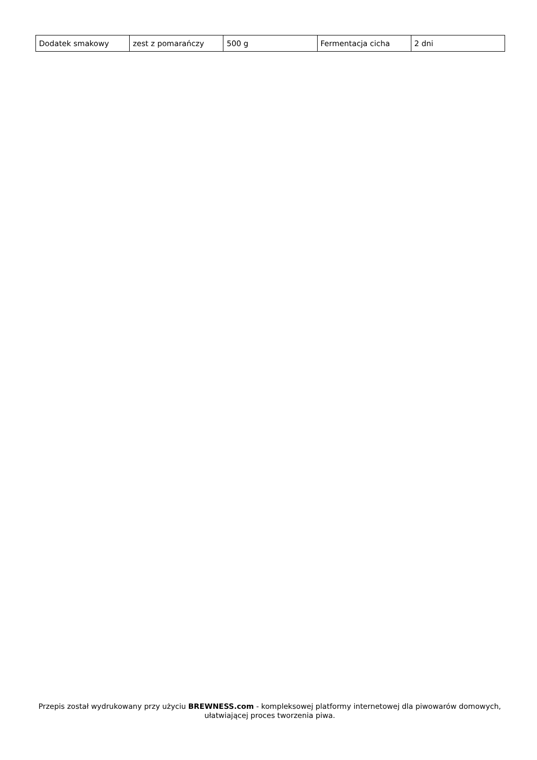| Dodatek smakowy | zest z pomarańczy | 500 g | Fermentacja cicha | 2 dni |
Przepis został wydrukowany przy użyciu BREWNESS.com - kompleksowej platformy internetowej dla piwowarów domowych, ułatwiającej proces tworzenia piwa.